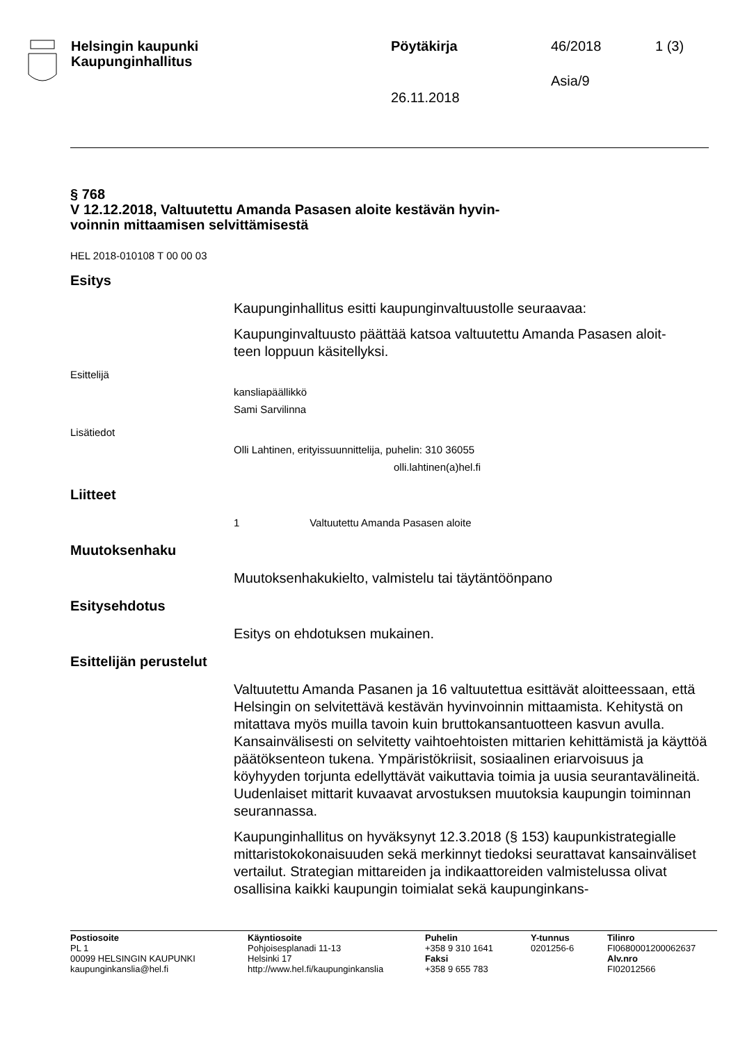Helsingin kaupunki
Kaupunginhallitus
Pöytäkirja
26.11.2018
46/2018
Asia/9
1 (3)
§ 768
V 12.12.2018, Valtuutettu Amanda Pasasen aloite kestävän hyvin-
voinnin mittaamisen selvittämisestä
HEL 2018-010108 T 00 00 03
Esitys
Kaupunginhallitus esitti kaupunginvaltuustolle seuraavaa:
Kaupunginvaltuusto päättää katsoa valtuutettu Amanda Pasasen aloit-
teen loppuun käsitellyksi.
Esittelijä
kansliapäällikkö
Sami Sarvilinna
Lisätiedot
Olli Lahtinen, erityissuunnittelija, puhelin: 310 36055
olli.lahtinen(a)hel.fi
Liitteet
1 Valtuutettu Amanda Pasasen aloite
Muutoksenhaku
Muutoksenhakukielto, valmistelu tai täytäntöönpano
Esitysehdotus
Esitys on ehdotuksen mukainen.
Esittelijän perustelut
Valtuutettu Amanda Pasanen ja 16 valtuutettua esittävät aloitteessaan, että Helsingin on selvitettävä kestävän hyvinvoinnin mittaamista. Kehitystä on mitattava myös muilla tavoin kuin bruttokansantuotteen kasvun avulla. Kansainvälisesti on selvitetty vaihtoehtoisten mittarien kehittämistä ja käyttöä päätöksenteon tukena. Ympäristökriisit, sosiaalinen eriarvoisuus ja köyhyyden torjunta edellyttävät vaikuttavia toimia ja uusia seurantavälineitä. Uudenlaiset mittarit kuvaavat arvostuksen muutoksia kaupungin toiminnan seurannassa.
Kaupunginhallitus on hyväksynyt 12.3.2018 (§ 153) kaupunkistrategialle mittaristokokonaisuuden sekä merkinnyt tiedoksi seurattavat kansainväliset vertailut. Strategian mittareiden ja indikaattoreiden valmistelussa olivat osallisina kaikki kaupungin toimialat sekä kaupunginkans-
Postiosoite
PL 1
00099 HELSINGIN KAUPUNKI
kaupunginkanslia@hel.fi
Käyntiosoite
Pohjoisesplanadi 11-13
Helsinki 17
http://www.hel.fi/kaupunginkanslia
Puhelin
+358 9 310 1641
Faksi
+358 9 655 783
Y-tunnus
0201256-6
Tilinro
FI0680001200062637
Alv.nro
FI02012566